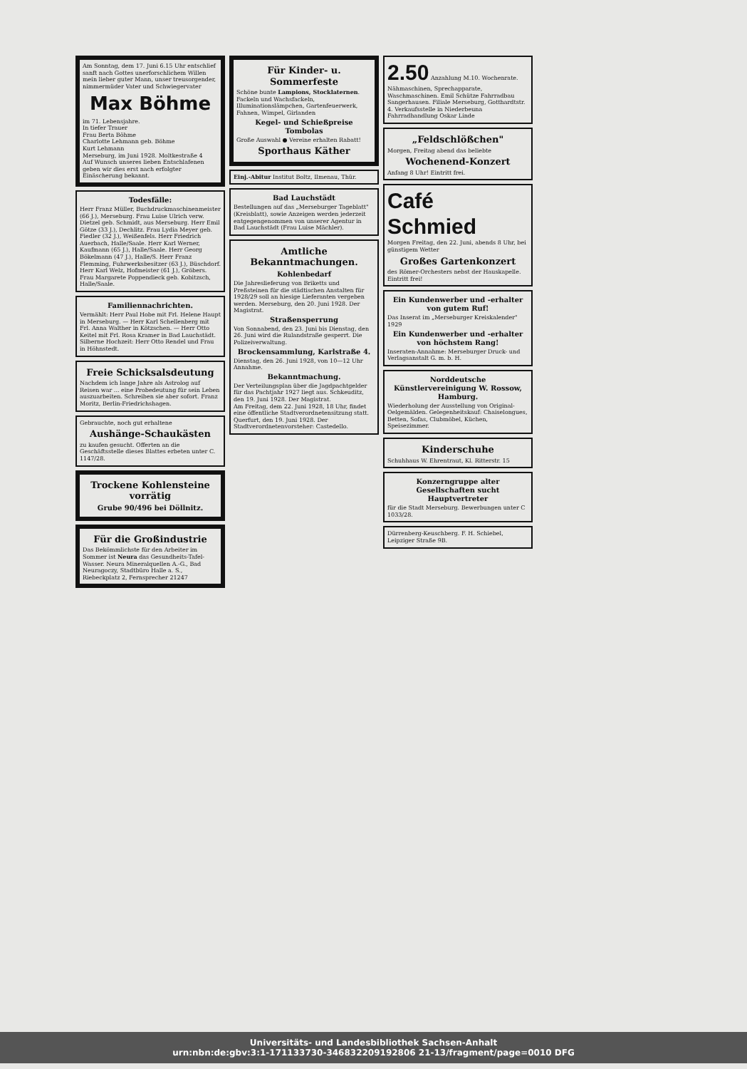Am Sonntag, dem 17. Juni 6.15 Uhr entschlief sanft nach Gottes unerforschlichem Willen mein lieber guter Mann, unser treusorgender, nimmermüder Vater und Schwiegervater
Max Böhme
im 71. Lebensjahre.
In tiefer Trauer
Frau Berta Böhme
Charlotte Lehmann geb. Böhme
Kurt Lehmann
Merseburg, im Juni 1928. Moltkestraße 4
Auf Wunsch unseres lieben Entschlafenen geben wir dies erst nach erfolgter Einäscherung bekannt.
Todesfälle:
Herr Franz Müller, Buchdruckmaschinenmeister (66 J.), Merseburg. Frau Luise Ulrich verw. Dietzel geb. Schmidt, aus Merseburg. Herr Emil Götze (33 J.), Dechlitz. Frau Lydia Meyer geb. Fiedler (32 J.), Weißenfels. Herr Friedrich Auerbach, Halle/Saale. Herr Karl Werner, Kaufmann (65 J.), Halle/Saale. Herr Georg Bökelmann (47 J.), Halle/S. Herr Franz Flemming, Fuhrwerksbesitzer (63 J.), Büschdorf. Herr Karl Welz, Hofmeister (61 J.), Gröbers. Frau Margarete Poppendieck geb. Kobitzsch, Halle/Saale.
Familiennachrichten.
Vermählt: Herr Paul Hobe mit Frl. Helene Haupt in Merseburg. — Herr Karl Schellenberg mit Frl. Anna Walther in Kötzschen. — Herr Otto Keitel mit Frl. Rosa Kramer in Bad Lauchstädt. Silberne Hochzeit: Herr Otto Rendel und Frau in Höhnstedt.
Freie Schicksalsdeutung
Nachdem ich lange Jahre als Astrolog auf Reisen war ... eine Probedeutung für sein Leben auszuarbeiten. Schreiben sie aber sofort. Franz Moritz, Berlin-Friedrichshagen.
Gebrauchte, noch gut erhaltene
Aushänge-Schaukästen
zu kaufen gesucht. Offerten an die Geschäftsstelle dieses Blattes erbeten unter C. 1147/28.
Trockene Kohlensteine vorrätig
Grube 90/496 bei Döllnitz.
Für die Großindustrie
Das Bekömmlichste für den Arbeiter im Sommer ist Neura das Gesundheits-Tafel-Wasser. Neura Mineralquellen A.-G., Bad Neuragoczy, Stadtbüro Halle a. S., Riebeckplatz 2, Fernsprecher 21247
Für Kinder- u. Sommerfeste
Schöne bunte Lampions, Stocklaternen. Fackeln und Wachsfackeln, Illuminationslämpchen, Gartenfeuerwerk, Fahnen, Wimpel, Girlanden
Kegel- und Schießpreise Tombolas
Große Auswahl ● Vereine erhalten Rabatt!
Sporthaus Käther
Einj.-Abitur Institut Boltz, Ilmenau, Thür.
Bad Lauchstädt
Bestellungen auf das „Merseburger Tageblatt" (Kreisblatt), sowie Anzeigen werden jederzeit entgegengenommen von unserer Agentur in Bad Lauchstädt (Frau Luise Mächler).
Amtliche Bekanntmachungen.
Kohlenbedarf
Die Jahreslieferung von Briketts und Preßsteinen für die städtischen Anstalten für 1928/29 soll an hiesige Lieferanten vergeben werden. Merseburg, den 20. Juni 1928. Der Magistrat.
Straßensperrung
Von Sonnabend, den 23. Juni bis Dienstag, den 26. Juni wird die Rulandstraße gesperrt. Die Polizeiverwaltung.
Brockensammlung, Karlstraße 4.
Dienstag, den 26. Juni 1928, von 10—12 Uhr Annahme.
Bekanntmachung.
Der Verteilungsplan über die Jagdpachtgelder für das Pachtjahr 1927 liegt aus. Schkeuditz, den 19. Juni 1928. Der Magistrat.
Am Freitag, dem 22. Juni 1928, 18 Uhr, findet eine öffentliche Stadtverordnetensitzung statt. Querfurt, den 19. Juni 1928. Der Stadtverordnetenvorsteher: Castedello.
2.50 Anzahlung M.10. Wochenrate. Nähmaschinen, Sprechapparate, Waschmaschinen. Emil Schütze Fahrradbau Sangerhausen. Filiale Merseburg, Gotthardtstr. 4. Verkaufsstelle in Niederbeuna Fahrradhandlung Oskar Linde
„Feldschlößchen"
Morgen, Freitag abend das beliebte
Wochenend-Konzert
Anfang 8 Uhr! Eintritt frei.
Café Schmied
Morgen Freitag, den 22. Juni, abends 8 Uhr, bei günstigem Wetter
Großes Gartenkonzert
des Römer-Orchesters nebst der Hauskapelle. Eintritt frei!
Ein Kundenwerber und -erhalter von gutem Ruf!
Das Inserat im „Merseburger Kreiskalender" 1929
Ein Kundenwerber und -erhalter von höchstem Rang!
Inseraten-Annahme: Merseburger Druck- und Verlagsanstalt G. m. b. H.
Norddeutsche Künstlervereinigung W. Rossow, Hamburg.
Wiederholung der Ausstellung von Original-Oelgemälden. Gelegenheitskauf: Chaiselongues, Betten, Sofas, Clubmöbel, Küchen, Speisezimmer.
Kinderschuhe
Schuhhaus W. Ehrentraut, Kl. Ritterstr. 15
Konzerngruppe alter Gesellschaften sucht Hauptvertreter
für die Stadt Merseburg. Bewerbungen unter C 1033/28.
Dürrenberg-Keuschberg. F. H. Schiebel, Leipziger Straße 9B.
Universitäts- und Landesbibliothek Sachsen-Anhalt
urn:nbn:de:gbv:3:1-171133730-346832209192806 21-13/fragment/page=0010 DFG